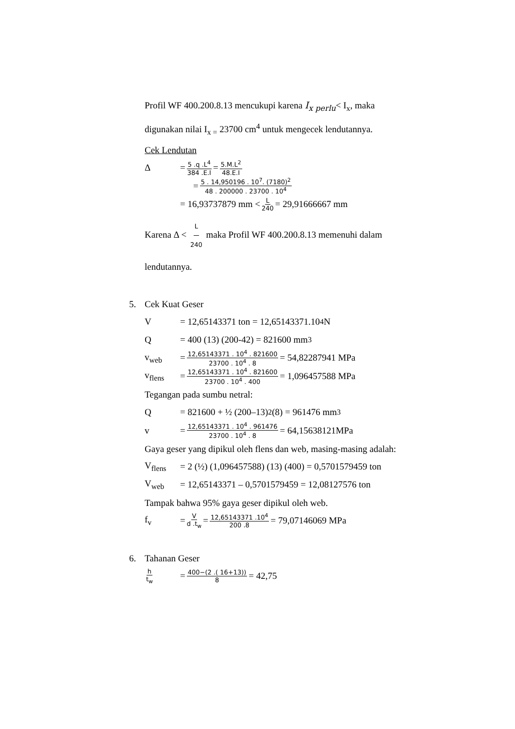Profil WF 400.200.8.13 mencukupi karena I<sub>x perlu</sub>< I<sub>x</sub>, maka
digunakan nilai I<sub>x =</sub> 23700 cm<sup>4</sup> untuk mengecek lendutannya.
Cek Lendutan
Δ = 5 .q .L<sup>4</sup> 384 .E.I = 5.M.L<sup>2</sup> 48.E.I
= 5 . 14,950196 . 10<sup>7</sup>. (7180)<sup>2</sup> 48 . 200000 . 23700 . 10<sup>4</sup>
= 16,93737879 mm < L 240 = 29,91666667 mm
Karena Δ < L 240 maka Profil WF 400.200.8.13 memenuhi dalam
lendutannya.
5. Cek Kuat Geser
V = 12,65143371 ton = 12,65143371.10<sup>4</sup> N
Q = 400 (13) (200-42) = 821600 mm<sup>3</sup>
v<sub>web</sub> = 12,65143371 . 10<sup>4</sup> . 821600 23700 . 10<sup>4</sup> . 8 = 54,82287941 MPa
v<sub>flens</sub> = 12,65143371 . 10<sup>4</sup> . 821600 23700 . 10<sup>4</sup> . 400 = 1,096457588 MPa
Tegangan pada sumbu netral:
Q = 821600 + ½ (200–13)<sup>2</sup> (8) = 961476 mm<sup>3</sup>
v = 12,65143371 . 10<sup>4</sup> . 961476 23700 . 10<sup>4</sup> . 8 = 64,15638121MPa
Gaya geser yang dipikul oleh flens dan web, masing-masing adalah:
V<sub>flens</sub> = 2 (½) (1,096457588) (13) (400) = 0,5701579459 ton
V<sub>web</sub> = 12,65143371 – 0,5701579459 = 12,08127576 ton
Tampak bahwa 95% gaya geser dipikul oleh web.
f<sub>v</sub> = V d .t<sub>w</sub> = 12,65143371 .10<sup>4</sup> 200 .8 = 79,07146069 MPa
6. Tahanan Geser
h t<sub>w</sub> = 400−(2 .( 16+13)) 8 = 42,75